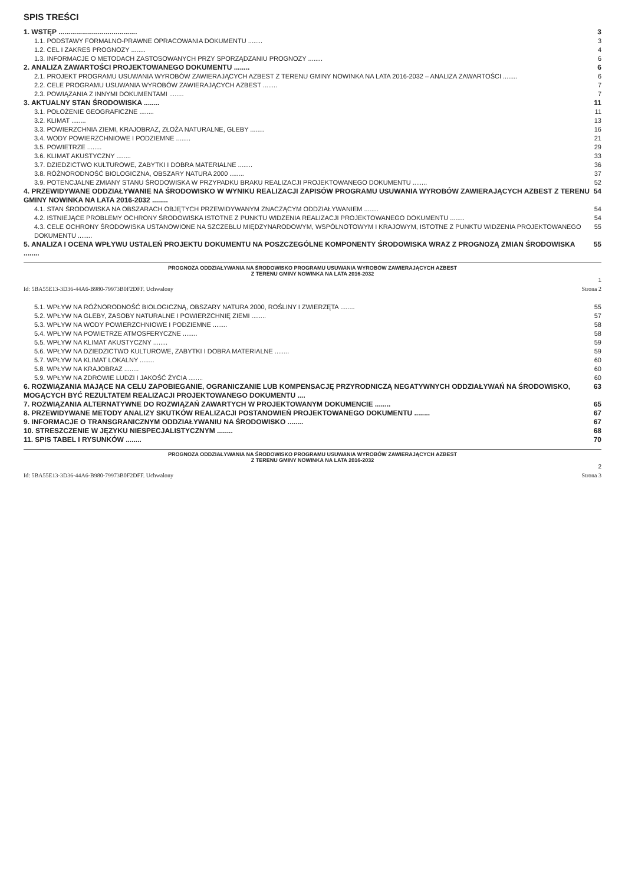SPIS TREŚCI
1. WSTĘP ........................................ 3
1.1. PODSTAWY FORMALNO-PRAWNE OPRACOWANIA DOKUMENTU ........ 3
1.2. CEL I ZAKRES PROGNOZY ........ 4
1.3. INFORMACJE O METODACH ZASTOSOWANYCH PRZY SPORZĄDZANIU PROGNOZY ........ 6
2. ANALIZA ZAWARTOŚCI PROJEKTOWANEGO DOKUMENTU ........ 6
2.1. PROJEKT PROGRAMU USUWANIA WYROBÓW ZAWIERAJĄCYCH AZBEST Z TERENU GMINY NOWINKA NA LATA 2016-2032 – ANALIZA ZAWARTOŚCI ........ 6
2.2. CELE PROGRAMU USUWANIA WYROBÓW ZAWIERAJĄCYCH AZBEST ........ 7
2.3. POWIĄZANIA Z INNYMI DOKUMENTAMI ........ 7
3. AKTUALNY STAN ŚRODOWISKA ........ 11
3.1. POŁOŻENIE GEOGRAFICZNE ........ 11
3.2. KLIMAT ........ 13
3.3. POWIERZCHNIA ZIEMI, KRAJOBRAZ, ZŁOŻA NATURALNE, GLEBY ........ 16
3.4. WODY POWIERZCHNIOWE I PODZIEMNE ........ 21
3.5. POWIETRZE ........ 29
3.6. KLIMAT AKUSTYCZNY ........ 33
3.7. DZIEDZICTWO KULTUROWE, ZABYTKI I DOBRA MATERIALNE ........ 36
3.8. RÓŻNORODNOŚĆ BIOLOGICZNA, OBSZARY NATURA 2000 ........ 37
3.9. POTENCJALNE ZMIANY STANU ŚRODOWISKA W PRZYPADKU BRAKU REALIZACJI PROJEKTOWANEGO DOKUMENTU ........ 52
4. PRZEWIDYWANE ODDZIAŁYWANIE NA ŚRODOWISKO W WYNIKU REALIZACJI ZAPISÓW PROGRAMU USUWANIA WYROBÓW ZAWIERAJĄCYCH AZBEST Z TERENU GMINY NOWINKA NA LATA 2016-2032 ........ 54
4.1. STAN ŚRODOWISKA NA OBSZARACH OBJĘTYCH PRZEWIDYWANYM ZNACZĄCYM ODDZIAŁYWANIEM ........ 54
4.2. ISTNIEJĄCE PROBLEMY OCHRONY ŚRODOWISKA ISTOTNE Z PUNKTU WIDZENIA REALIZACJI PROJEKTOWANEGO DOKUMENTU ........ 54
4.3. CELE OCHRONY ŚRODOWISKA USTANOWIONE NA SZCZEBLU MIĘDZYNARODOWYM, WSPÓLNOTOWYM I KRAJOWYM, ISTOTNE Z PUNKTU WIDZENIA PROJEKTOWANEGO DOKUMENTU ........ 55
5. ANALIZA I OCENA WPŁYWU USTALEŃ PROJEKTU DOKUMENTU NA POSZCZEGÓLNE KOMPONENTY ŚRODOWISKA WRAZ Z PROGNOZĄ ZMIAN ŚRODOWISKA ........ 55
PROGNOZA ODDZIAŁYWANIA NA ŚRODOWISKO PROGRAMU USUWANIA WYROBÓW ZAWIERAJĄCYCH AZBEST
Z TERENU GMINY NOWINKA NA LATA 2016-2032
1
Id: 5BA55E13-3D36-44A6-B980-79973B0F2DFF. Uchwalony Strona 2
5.1. WPŁYW NA RÓŻNORODNOŚĆ BIOLOGICZNĄ, OBSZARY NATURA 2000, ROŚLINY I ZWIERZĘTA ........ 55
5.2. WPŁYW NA GLEBY, ZASOBY NATURALNE I POWIERZCHNIĘ ZIEMI ........ 57
5.3. WPŁYW NA WODY POWIERZCHNIOWE I PODZIEMNE ........ 58
5.4. WPŁYW NA POWIETRZE ATMOSFERYCZNE ........ 58
5.5. WPŁYW NA KLIMAT AKUSTYCZNY ........ 59
5.6. WPŁYW NA DZIEDZICTWO KULTUROWE, ZABYTKI I DOBRA MATERIALNE ........ 59
5.7. WPŁYW NA KLIMAT LOKALNY ........ 60
5.8. WPŁYW NA KRAJOBRAZ ........ 60
5.9. WPŁYW NA ZDROWIE LUDZI I JAKOŚĆ ŻYCIA ........ 60
6. ROZWIĄZANIA MAJĄCE NA CELU ZAPOBIEGANIE, OGRANICZANIE LUB KOMPENSACJĘ PRZYRODNICZĄ NEGATYWNYCH ODDZIAŁYWAŃ NA ŚRODOWISKO, MOGĄCYCH BYĆ REZULTATEM REALIZACJI PROJEKTOWANEGO DOKUMENTU .... 63
7. ROZWIĄZANIA ALTERNATYWNE DO ROZWIĄZAŃ ZAWARTYCH W PROJEKTOWANYM DOKUMENCIE ........ 65
8. PRZEWIDYWANE METODY ANALIZY SKUTKÓW REALIZACJI POSTANOWIEŃ PROJEKTOWANEGO DOKUMENTU ........ 67
9. INFORMACJE O TRANSGRANICZNYM ODDZIAŁYWANIU NA ŚRODOWISKO ........ 67
10. STRESZCZENIE W JĘZYKU NIESPECJALISTYCZNYM ........ 68
11. SPIS TABEL I RYSUNKÓW ........ 70
PROGNOZA ODDZIAŁYWANIA NA ŚRODOWISKO PROGRAMU USUWANIA WYROBÓW ZAWIERAJĄCYCH AZBEST
Z TERENU GMINY NOWINKA NA LATA 2016-2032
2
Id: 5BA55E13-3D36-44A6-B980-79973B0F2DFF. Uchwalony Strona 3